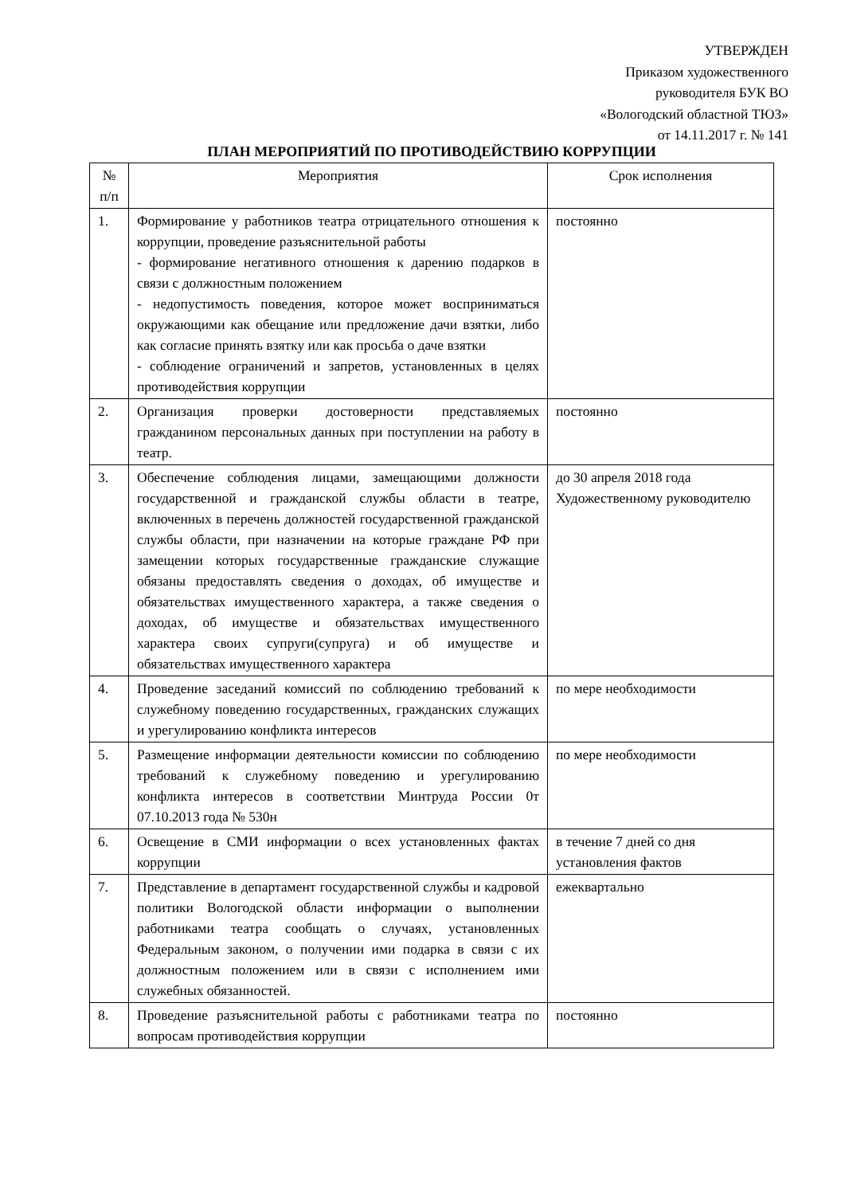УТВЕРЖДЕН
Приказом художественного
руководителя БУК ВО
«Вологодский областной ТЮЗ»
от 14.11.2017 г. № 141
ПЛАН МЕРОПРИЯТИЙ ПО ПРОТИВОДЕЙСТВИЮ КОРРУПЦИИ
| № п/п | Мероприятия | Срок исполнения |
| --- | --- | --- |
| 1. | Формирование у работников театра отрицательного отношения к коррупции, проведение разъяснительной работы - формирование негативного отношения к дарению подарков в связи с должностным положением - недопустимость поведения, которое может восприниматься окружающими как обещание или предложение дачи взятки, либо как согласие принять взятку или как просьба о даче взятки - соблюдение ограничений и запретов, установленных в целях противодействия коррупции | постоянно |
| 2. | Организация проверки достоверности представляемых гражданином персональных данных при поступлении на работу в театр. | постоянно |
| 3. | Обеспечение соблюдения лицами, замещающими должности государственной и гражданской службы области в театре, включенных в перечень должностей государственной гражданской службы области, при назначении на которые граждане РФ при замещении которых государственные гражданские служащие обязаны предоставлять сведения о доходах, об имуществе и обязательствах имущественного характера, а также сведения о доходах, об имуществе и обязательствах имущественного характера своих супруги(супруга) и об имуществе и обязательствах имущественного характера | до 30 апреля 2018 года Художественному руководителю |
| 4. | Проведение заседаний комиссий по соблюдению требований к служебному поведению государственных, гражданских служащих и урегулированию конфликта интересов | по мере необходимости |
| 5. | Размещение информации деятельности комиссии по соблюдению требований к служебному поведению и урегулированию конфликта интересов в соответствии Минтруда России 0т 07.10.2013 года № 530н | по мере необходимости |
| 6. | Освещение в СМИ информации о всех установленных фактах коррупции | в течение 7 дней со дня установления фактов |
| 7. | Представление в департамент государственной службы и кадровой политики Вологодской области информации о выполнении работниками театра сообщать о случаях, установленных Федеральным законом, о получении ими подарка в связи с их должностным положением или в связи с исполнением ими служебных обязанностей. | ежеквартально |
| 8. | Проведение разъяснительной работы с работниками театра по вопросам противодействия коррупции | постоянно |